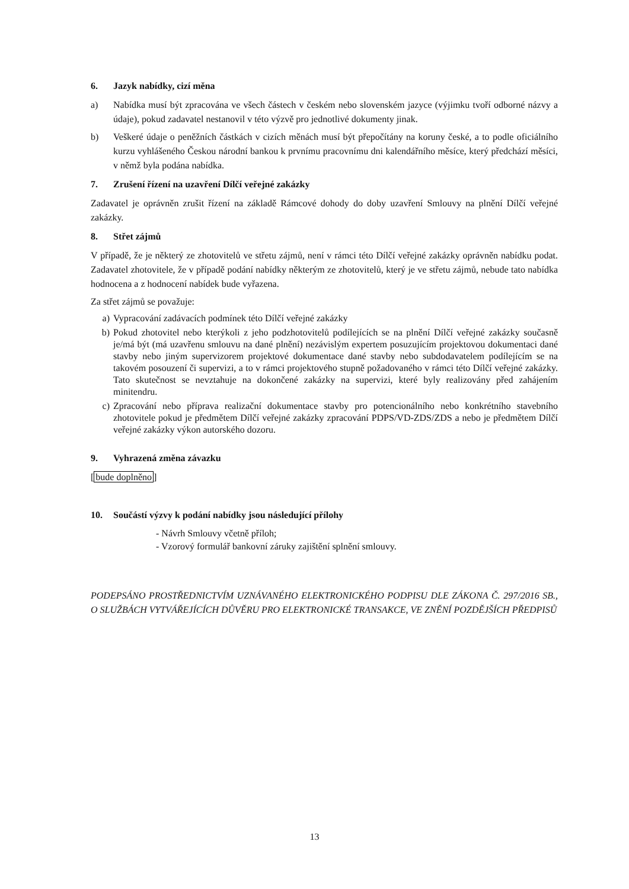6. Jazyk nabídky, cizí měna
a) Nabídka musí být zpracována ve všech částech v českém nebo slovenském jazyce (výjimku tvoří odborné názvy a údaje), pokud zadavatel nestanovil v této výzvě pro jednotlivé dokumenty jinak.
b) Veškeré údaje o peněžních částkách v cizích měnách musí být přepočítány na koruny české, a to podle oficiálního kurzu vyhlášeného Českou národní bankou k prvnímu pracovnímu dni kalendářního měsíce, který předchází měsíci, v němž byla podána nabídka.
7. Zrušení řízení na uzavření Dílčí veřejné zakázky
Zadavatel je oprávněn zrušit řízení na základě Rámcové dohody do doby uzavření Smlouvy na plnění Dílčí veřejné zakázky.
8. Střet zájmů
V případě, že je některý ze zhotovitelů ve střetu zájmů, není v rámci této Dílčí veřejné zakázky oprávněn nabídku podat. Zadavatel zhotovitele, že v případě podání nabídky některým ze zhotovitelů, který je ve střetu zájmů, nebude tato nabídka hodnocena a z hodnocení nabídek bude vyřazena.
Za střet zájmů se považuje:
a) Vypracování zadávacích podmínek této Dílčí veřejné zakázky
b) Pokud zhotovitel nebo kterýkoli z jeho podzhotovitelů podílejících se na plnění Dílčí veřejné zakázky současně je/má být (má uzavřenu smlouvu na dané plnění) nezávislým expertem posuzujícím projektovou dokumentaci dané stavby nebo jiným supervizorem projektové dokumentace dané stavby nebo subdodavatelem podílejícím se na takovém posouzení či supervizi, a to v rámci projektového stupně požadovaného v rámci této Dílčí veřejné zakázky. Tato skutečnost se nevztahuje na dokončené zakázky na supervizi, které byly realizovány před zahájením minitendru.
c) Zpracování nebo příprava realizační dokumentace stavby pro potencionálního nebo konkrétního stavebního zhotovitele pokud je předmětem Dílčí veřejné zakázky zpracování PDPS/VD-ZDS/ZDS a nebo je předmětem Dílčí veřejné zakázky výkon autorského dozoru.
9. Vyhrazená změna závazku
[bude doplněno]
10. Součástí výzvy k podání nabídky jsou následující přílohy
- Návrh Smlouvy včetně příloh;
- Vzorový formulář bankovní záruky zajištění splnění smlouvy.
PODEPSÁNO PROSTŘEDNICTVÍM UZNÁVANÉHO ELEKTRONICKÉHO PODPISU DLE ZÁKONA Č. 297/2016 SB., O SLUŽBÁCH VYTVÁŘEJÍCÍCH DŮVĚRU PRO ELEKTRONICKÉ TRANSAKCE, VE ZNĚNÍ POZDĚJŠÍCH PŘEDPISŮ
13